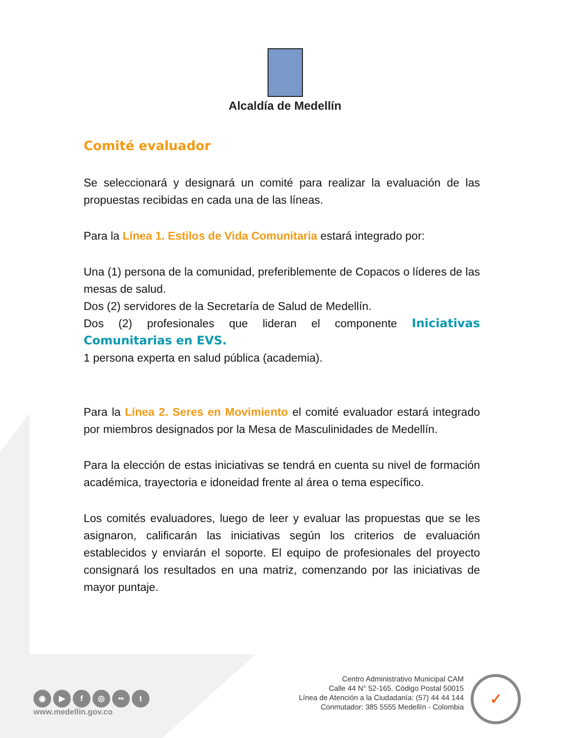Alcaldía de Medellín
Comité evaluador
Se seleccionará y designará un comité para realizar la evaluación de las propuestas recibidas en cada una de las líneas.
Para la Línea 1. Estilos de Vida Comunitaria estará integrado por:
Una (1) persona de la comunidad, preferiblemente de Copacos o líderes de las mesas de salud.
Dos (2) servidores de la Secretaría de Salud de Medellín.
Dos (2) profesionales que lideran el componente Iniciativas Comunitarias en EVS.
1 persona experta en salud pública (academia).
Para la Línea 2. Seres en Movimiento el comité evaluador estará integrado por miembros designados por la Mesa de Masculinidades de Medellín.
Para la elección de estas iniciativas se tendrá en cuenta su nivel de formación académica, trayectoria e idoneidad frente al área o tema específico.
Los comités evaluadores, luego de leer y evaluar las propuestas que se les asignaron, calificarán las iniciativas según los criterios de evaluación establecidos y enviarán el soporte. El equipo de profesionales del proyecto consignará los resultados en una matriz, comenzando por las iniciativas de mayor puntaje.
◉ ▶ f ◎ •• t
www.medellin.gov.co
Centro Administrativo Municipal CAM
Calle 44 N° 52-165. Código Postal 50015
Línea de Atención a la Ciudadanía: (57) 44 44 144
Conmutador: 385 5555 Medellín - Colombia
✓